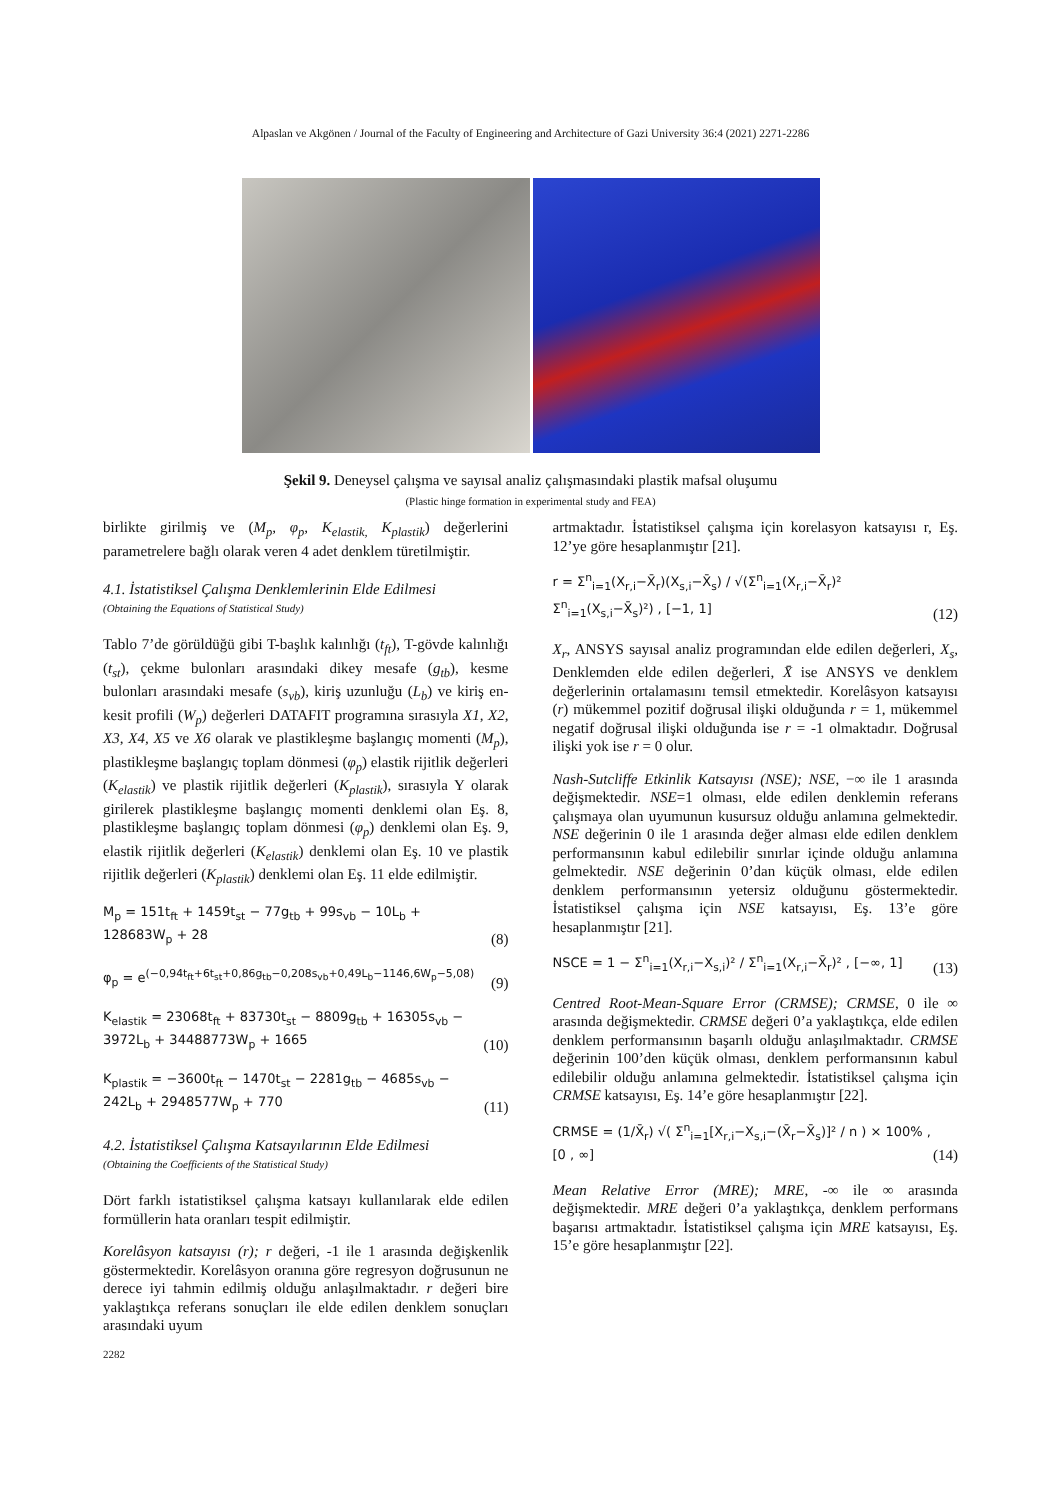Alpaslan ve Akgönen / Journal of the Faculty of Engineering and Architecture of Gazi University 36:4 (2021) 2271-2286
Şekil 9. Deneysel çalışma ve sayısal analiz çalışmasındaki plastik mafsal oluşumu
(Plastic hinge formation in experimental study and FEA)
birlikte girilmiş ve (M<sub>p</sub>, φ<sub>p</sub>, K<sub>elastik,</sub> K<sub>plastik</sub>) değerlerini parametrelere bağlı olarak veren 4 adet denklem türetilmiştir.
4.1. İstatistiksel Çalışma Denklemlerinin Elde Edilmesi
(Obtaining the Equations of Statistical Study)
Tablo 7’de görüldüğü gibi T-başlık kalınlığı (t<sub>ft</sub>), T-gövde kalınlığı (t<sub>st</sub>), çekme bulonları arasındaki dikey mesafe (g<sub>tb</sub>), kesme bulonları arasındaki mesafe (s<sub>vb</sub>), kiriş uzunluğu (L<sub>b</sub>) ve kiriş en-kesit profili (W<sub>p</sub>) değerleri DATAFIT programına sırasıyla X1, X2, X3, X4, X5 ve X6 olarak ve plastikleşme başlangıç momenti (M<sub>p</sub>), plastikleşme başlangıç toplam dönmesi (φ<sub>p</sub>) elastik rijitlik değerleri (K<sub>elastik</sub>) ve plastik rijitlik değerleri (K<sub>plastik</sub>), sırasıyla Y olarak girilerek plastikleşme başlangıç momenti denklemi olan Eş. 8, plastikleşme başlangıç toplam dönmesi (φ<sub>p</sub>) denklemi olan Eş. 9, elastik rijitlik değerleri (K<sub>elastik</sub>) denklemi olan Eş. 10 ve plastik rijitlik değerleri (K<sub>plastik</sub>) denklemi olan Eş. 11 elde edilmiştir.
M<sub>p</sub> = 151t<sub>ft</sub> + 1459t<sub>st</sub> − 77g<sub>tb</sub> + 99s<sub>vb</sub> − 10L<sub>b</sub> +
128683W<sub>p</sub> + 28
(8)
φ<sub>p</sub> = e<sup>(−0,94t<sub>ft</sub>+6t<sub>st</sub>+0,86g<sub>tb</sub>−0,208s<sub>vb</sub>+0,49L<sub>b</sub>−1146,6W<sub>p</sub>−5,08)</sup>
(9)
K<sub>elastik</sub> = 23068t<sub>ft</sub> + 83730t<sub>st</sub> − 8809g<sub>tb</sub> + 16305s<sub>vb</sub> −
3972L<sub>b</sub> + 34488773W<sub>p</sub> + 1665
(10)
K<sub>plastik</sub> = −3600t<sub>ft</sub> − 1470t<sub>st</sub> − 2281g<sub>tb</sub> − 4685s<sub>vb</sub> −
242L<sub>b</sub> + 2948577W<sub>p</sub> + 770
(11)
4.2. İstatistiksel Çalışma Katsayılarının Elde Edilmesi
(Obtaining the Coefficients of the Statistical Study)
Dört farklı istatistiksel çalışma katsayı kullanılarak elde edilen formüllerin hata oranları tespit edilmiştir.
Korelâsyon katsayısı (r); r değeri, -1 ile 1 arasında değişkenlik göstermektedir. Korelâsyon oranına göre regresyon doğrusunun ne derece iyi tahmin edilmiş olduğu anlaşılmaktadır. r değeri bire yaklaştıkça referans sonuçları ile elde edilen denklem sonuçları arasındaki uyum
2282
artmaktadır. İstatistiksel çalışma için korelasyon katsayısı r, Eş. 12’ye göre hesaplanmıştır [21].
r = Σ<sup>n</sup><sub>i=1</sub>(X<sub>r,i</sub>−X̄<sub>r</sub>)(X<sub>s,i</sub>−X̄<sub>s</sub>) / √(Σ<sup>n</sup><sub>i=1</sub>(X<sub>r,i</sub>−X̄<sub>r</sub>)² Σ<sup>n</sup><sub>i=1</sub>(X<sub>s,i</sub>−X̄<sub>s</sub>)²) , [−1, 1]
(12)
X<sub>r</sub>, ANSYS sayısal analiz programından elde edilen değerleri, X<sub>s</sub>, Denklemden elde edilen değerleri, X̄ ise ANSYS ve denklem değerlerinin ortalamasını temsil etmektedir. Korelâsyon katsayısı (r) mükemmel pozitif doğrusal ilişki olduğunda r = 1, mükemmel negatif doğrusal ilişki olduğunda ise r = -1 olmaktadır. Doğrusal ilişki yok ise r = 0 olur.
Nash-Sutcliffe Etkinlik Katsayısı (NSE); NSE, −∞ ile 1 arasında değişmektedir. NSE=1 olması, elde edilen denklemin referans çalışmaya olan uyumunun kusursuz olduğu anlamına gelmektedir. NSE değerinin 0 ile 1 arasında değer alması elde edilen denklem performansının kabul edilebilir sınırlar içinde olduğu anlamına gelmektedir. NSE değerinin 0’dan küçük olması, elde edilen denklem performansının yetersiz olduğunu göstermektedir. İstatistiksel çalışma için NSE katsayısı, Eş. 13’e göre hesaplanmıştır [21].
NSCE = 1 − Σ<sup>n</sup><sub>i=1</sub>(X<sub>r,i</sub>−X<sub>s,i</sub>)² / Σ<sup>n</sup><sub>i=1</sub>(X<sub>r,i</sub>−X̄<sub>r</sub>)² , [−∞, 1]
(13)
Centred Root-Mean-Square Error (CRMSE); CRMSE, 0 ile ∞ arasında değişmektedir. CRMSE değeri 0’a yaklaştıkça, elde edilen denklem performansının başarılı olduğu anlaşılmaktadır. CRMSE değerinin 100’den küçük olması, denklem performansının kabul edilebilir olduğu anlamına gelmektedir. İstatistiksel çalışma için CRMSE katsayısı, Eş. 14’e göre hesaplanmıştır [22].
CRMSE = (1/X̄<sub>r</sub>) √( Σ<sup>n</sup><sub>i=1</sub>[X<sub>r,i</sub>−X<sub>s,i</sub>−(X̄<sub>r</sub>−X̄<sub>s</sub>)]² / n ) × 100% , [0 , ∞]
(14)
Mean Relative Error (MRE); MRE, -∞ ile ∞ arasında değişmektedir. MRE değeri 0’a yaklaştıkça, denklem performans başarısı artmaktadır. İstatistiksel çalışma için MRE katsayısı, Eş. 15’e göre hesaplanmıştır [22].